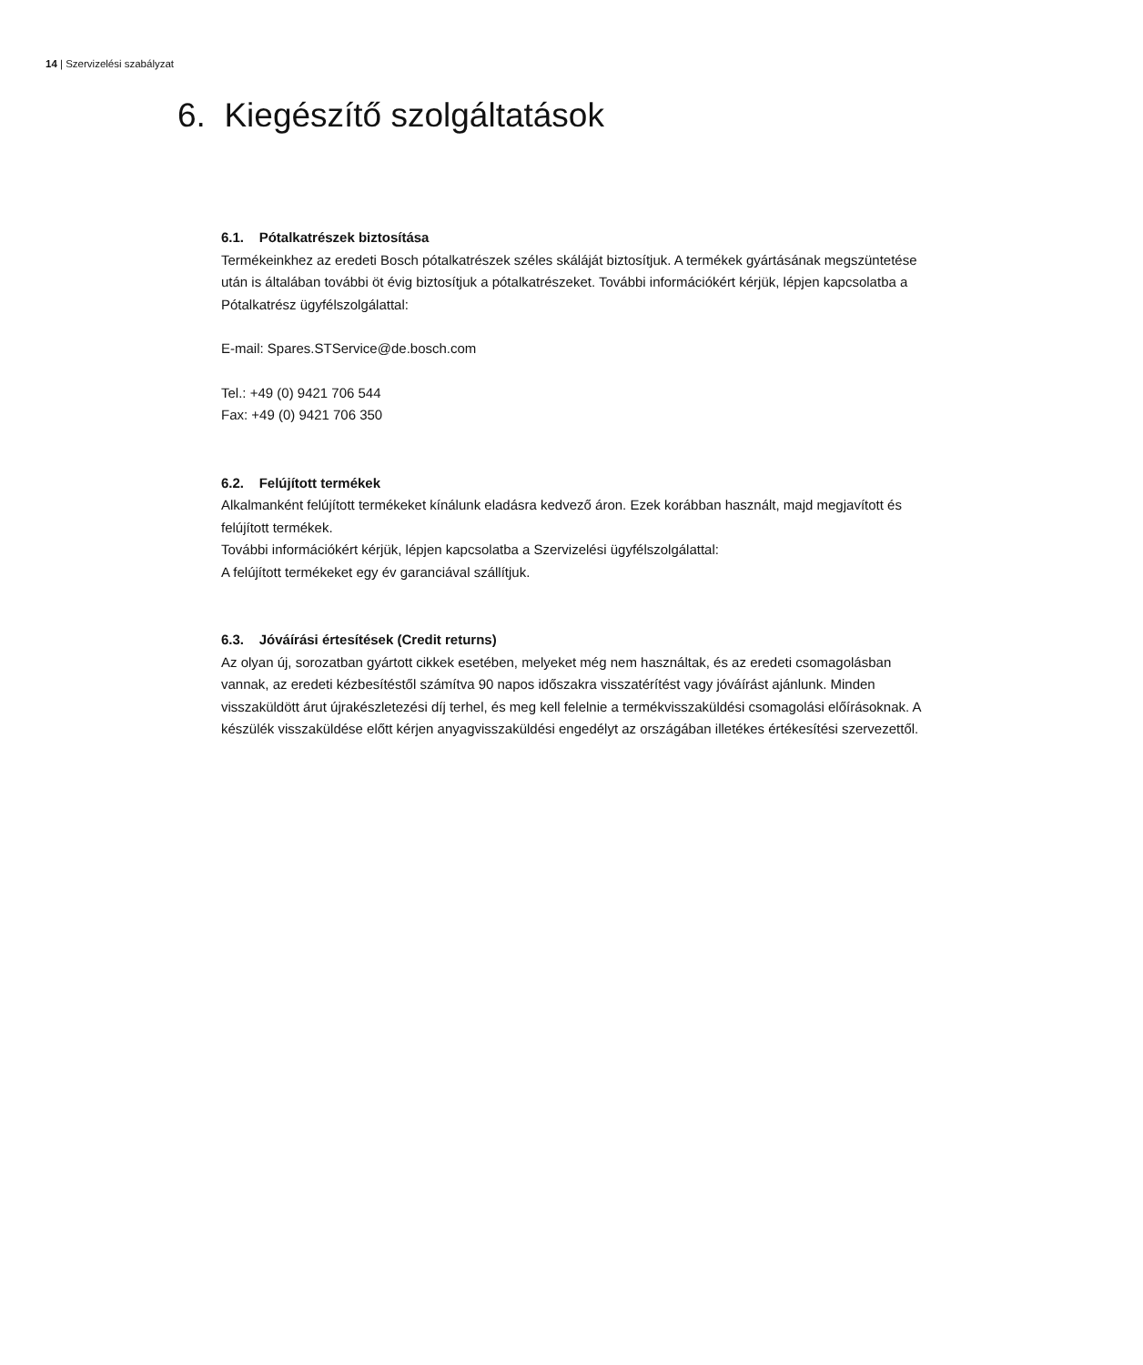14 | Szervizelési szabályzat
6. Kiegészítő szolgáltatások
6.1. Pótalkatrészek biztosítása
Termékeinkhez az eredeti Bosch pótalkatrészek széles skáláját biztosítjuk. A termékek gyártásának megszüntetése után is általában további öt évig biztosítjuk a pótalkatrészeket. További információkért kérjük, lépjen kapcsolatba a Pótalkatrész ügyfélszolgálattal:
E-mail: Spares.STService@de.bosch.com
Tel.: +49 (0) 9421 706 544
Fax: +49 (0) 9421 706 350
6.2. Felújított termékek
Alkalmanként felújított termékeket kínálunk eladásra kedvező áron. Ezek korábban használt, majd megjavított és felújított termékek.
További információkért kérjük, lépjen kapcsolatba a Szervizelési ügyfélszolgálattal:
A felújított termékeket egy év garanciával szállítjuk.
6.3. Jóváírási értesítések (Credit returns)
Az olyan új, sorozatban gyártott cikkek esetében, melyeket még nem használtak, és az eredeti csomagolásban vannak, az eredeti kézbesítéstől számítva 90 napos időszakra visszatérítést vagy jóváírást ajánlunk. Minden visszaküldött árut újrakészletezési díj terhel, és meg kell felelnie a termékvisszaküldési csomagolási előírásoknak. A készülék visszaküldése előtt kérjen anyagvisszaküldési engedélyt az országában illetékes értékesítési szervezettől.